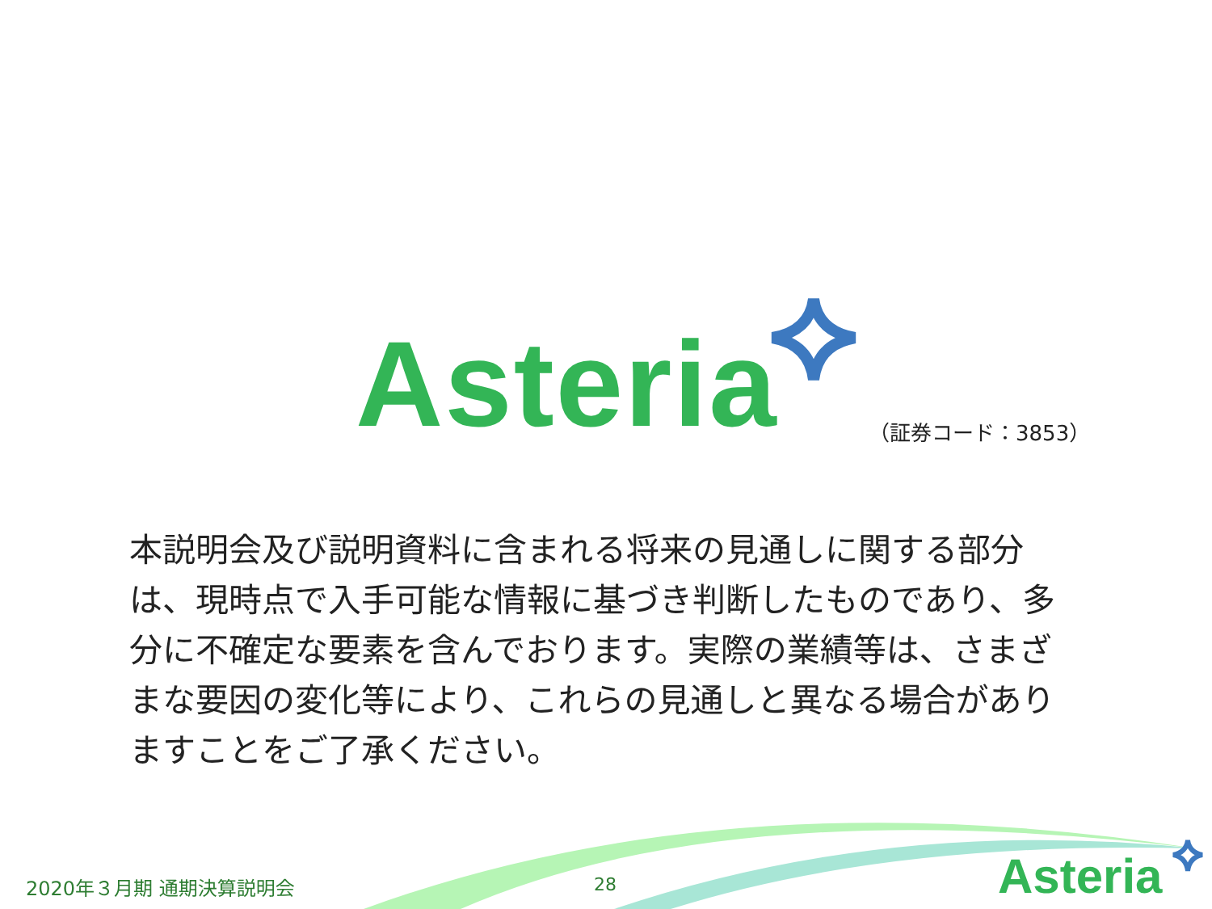Asteria
（証券コード：3853）
本説明会及び説明資料に含まれる将来の見通しに関する部分は、現時点で入手可能な情報に基づき判断したものであり、多分に不確定な要素を含んでおります。実際の業績等は、さまざまな要因の変化等により、これらの見通しと異なる場合がありますことをご了承ください。
2020年３月期 通期決算説明会 28 Asteria